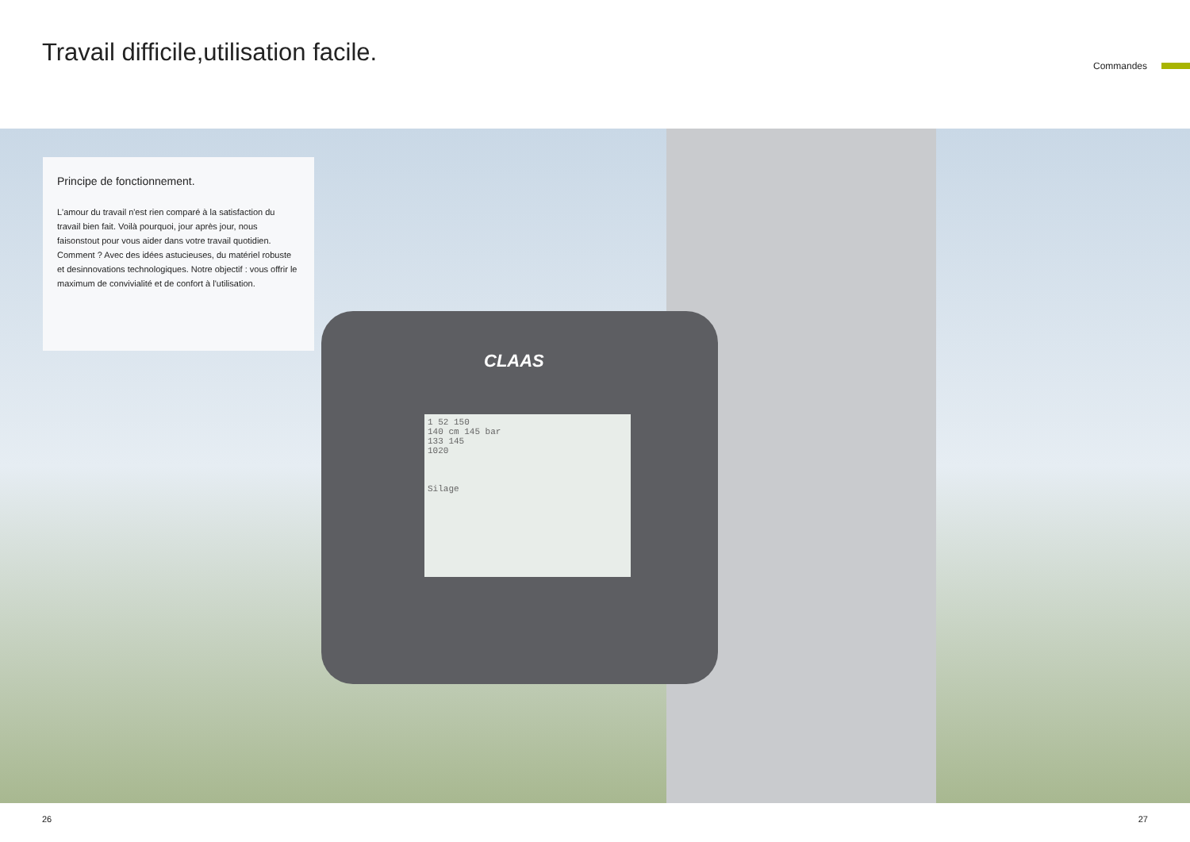Travail difficile,utilisation facile.
Commandes
Principe de fonctionnement.
L'amour du travail n'est rien comparé à la satisfaction du travail bien fait. Voilà pourquoi, jour après jour, nous faisonstout pour vous aider dans votre travail quotidien. Comment ? Avec des idées astucieuses, du matériel robuste et desinnovations technologiques. Notre objectif : vous offrir le maximum de convivialité et de confort à l'utilisation.
CLAAS
1 52 150
140 cm 145 bar
133 145
1020
Silage
26 27